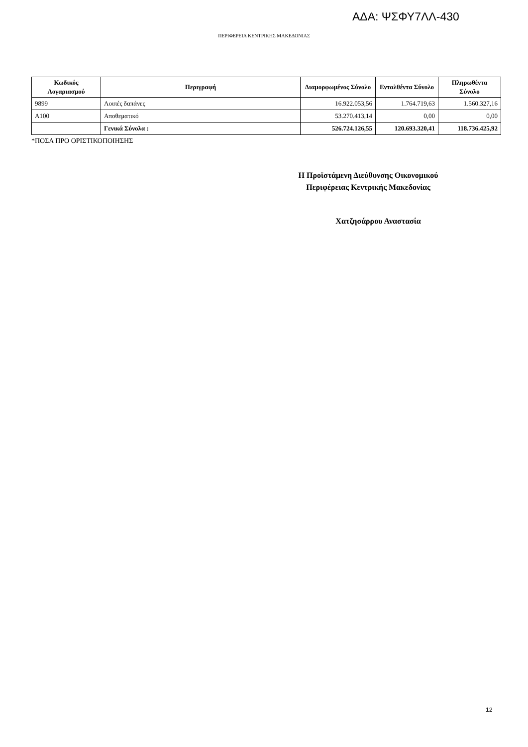ΑΔΑ: ΨΣΦΥ7ΛΛ-430
ΠΕΡΙΦΕΡΕΙΑ ΚΕΝΤΡΙΚΗΣ ΜΑΚΕΔΟΝΙΑΣ
| Κωδικός Λογαριασμού | Περιγραφή | Διαμορφωμένος Σύνολο | Ενταλθέντα Σύνολο | Πληρωθέντα Σύνολο |
| --- | --- | --- | --- | --- |
| 9899 | Λοιπές δαπάνες | 16.922.053,56 | 1.764.719,63 | 1.560.327,16 |
| Α100 | Αποθεματικό | 53.270.413,14 | 0,00 | 0,00 |
| | Γενικά Σύνολα : | 526.724.126,55 | 120.693.320,41 | 118.736.425,92 |
*ΠΟΣΑ ΠΡΟ ΟΡΙΣΤΙΚΟΠΟΙΗΣΗΣ
Η Προϊστάμενη Διεύθυνσης Οικονομικού
Περιφέρειας Κεντρικής Μακεδονίας
Χατζησάρρου Αναστασία
12